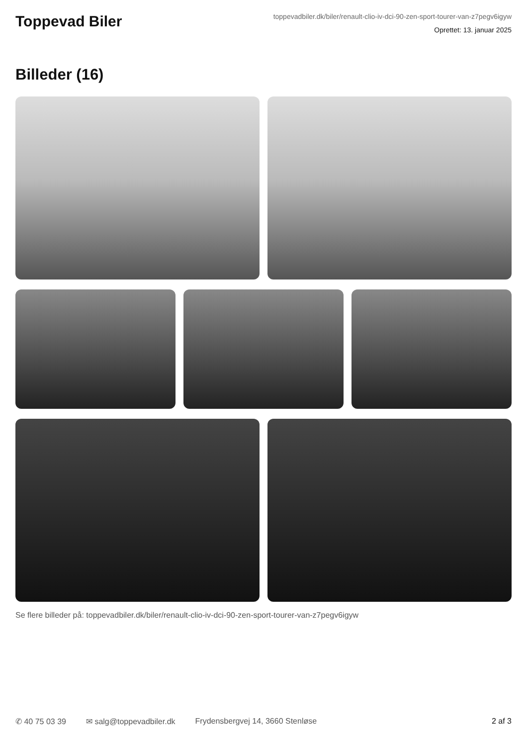Toppevad Biler
toppevadbiler.dk/biler/renault-clio-iv-dci-90-zen-sport-tourer-van-z7pegv6igyw
Oprettet: 13. januar 2025
Billeder (16)
Se flere billeder på: toppevadbiler.dk/biler/renault-clio-iv-dci-90-zen-sport-tourer-van-z7pegv6igyw
✆ 40 75 03 39 ✉ salg@toppevadbiler.dk Frydensbergvej 14, 3660 Stenløse 2 af 3